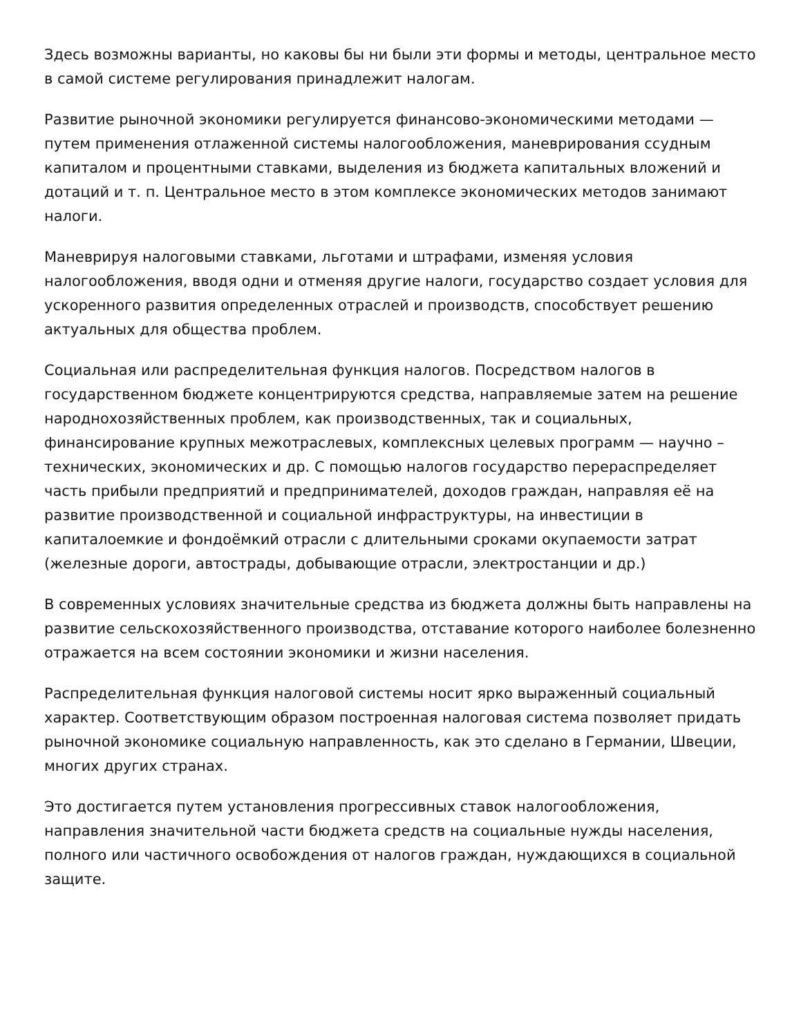Здесь возможны варианты, но каковы бы ни были эти формы и методы, центральное место в самой системе регулирования принадлежит налогам.
Развитие рыночной экономики регулируется финансово-экономическими методами — путем применения отлаженной системы налогообложения, маневрирования ссудным капиталом и процентными ставками, выделения из бюджета капитальных вложений и дотаций и т. п. Центральное место в этом комплексе экономических методов занимают налоги.
Маневрируя налоговыми ставками, льготами и штрафами, изменяя условия налогообложения, вводя одни и отменяя другие налоги, государство создает условия для ускоренного развития определенных отраслей и производств, способствует решению актуальных для общества проблем.
Социальная или распределительная функция налогов. Посредством налогов в государственном бюджете концентрируются средства, направляемые затем на решение народнохозяйственных проблем, как производственных, так и социальных, финансирование крупных межотраслевых, комплексных целевых программ — научно – технических, экономических и др. С помощью налогов государство перераспределяет часть прибыли предприятий и предпринимателей, доходов граждан, направляя её на развитие производственной и социальной инфраструктуры, на инвестиции в капиталоемкие и фондоёмкий отрасли с длительными сроками окупаемости затрат (железные дороги, автострады, добывающие отрасли, электростанции и др.)
В современных условиях значительные средства из бюджета должны быть направлены на развитие сельскохозяйственного производства, отставание которого наиболее болезненно отражается на всем состоянии экономики и жизни населения.
Распределительная функция налоговой системы носит ярко выраженный социальный характер. Соответствующим образом построенная налоговая система позволяет придать рыночной экономике социальную направленность, как это сделано в Германии, Швеции, многих других странах.
Это достигается путем установления прогрессивных ставок налогообложения, направления значительной части бюджета средств на социальные нужды населения, полного или частичного освобождения от налогов граждан, нуждающихся в социальной защите.